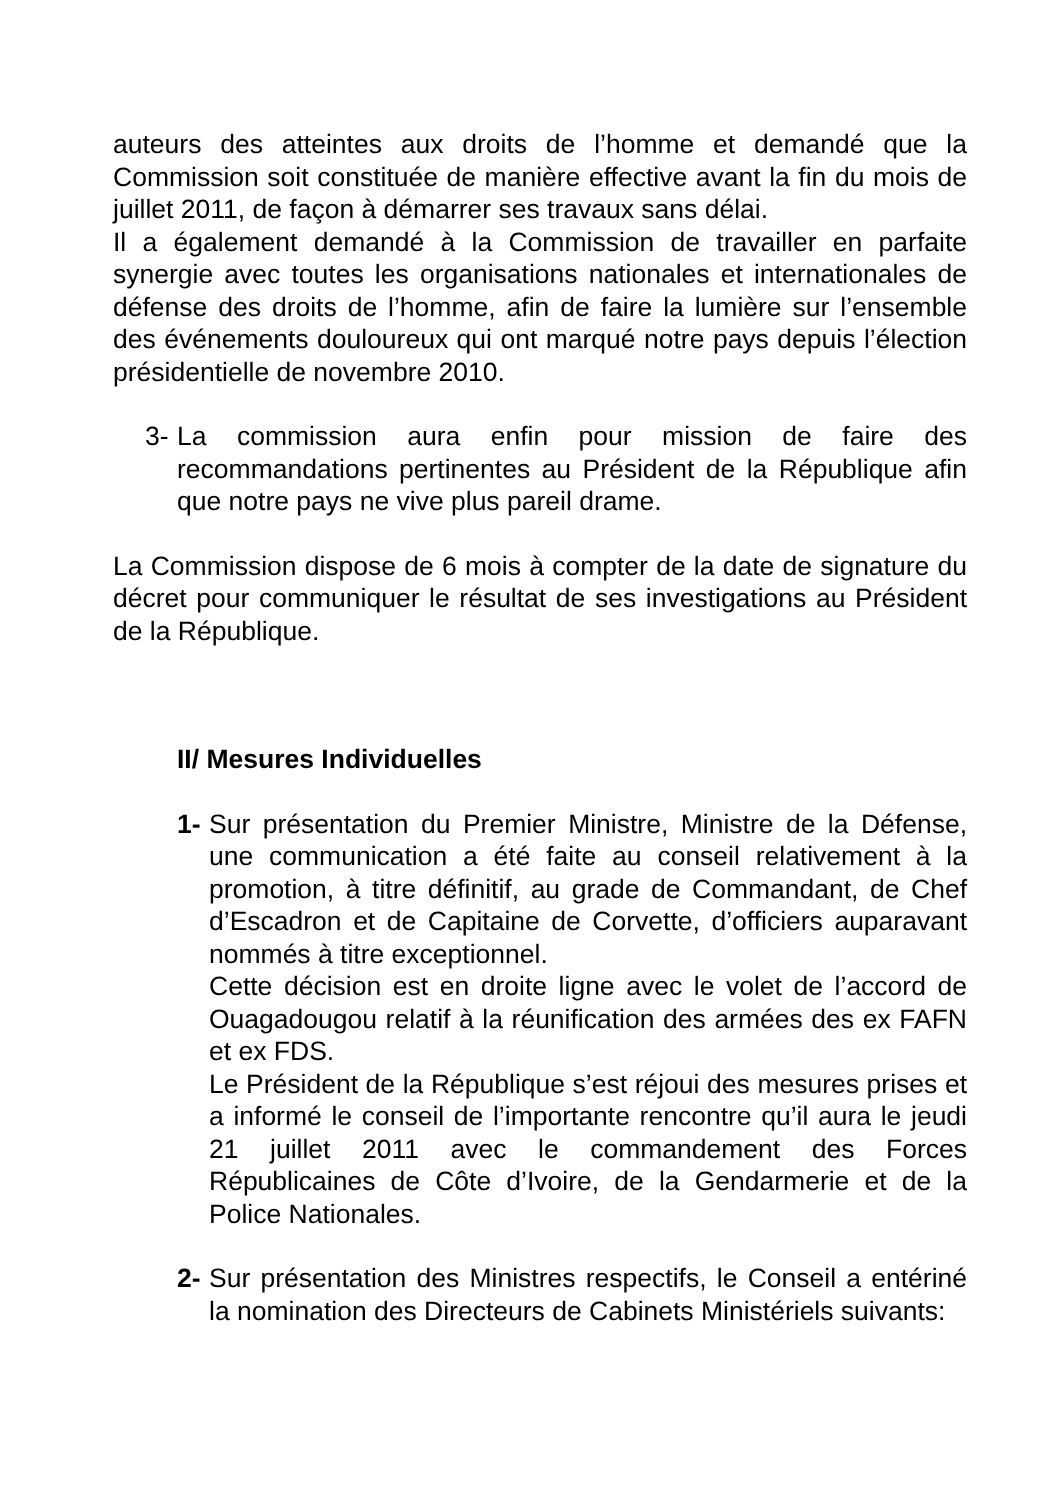auteurs des atteintes aux droits de l’homme et demandé que la Commission soit constituée de manière effective avant la fin du mois de juillet 2011, de façon à démarrer ses travaux sans délai.
Il a également demandé à la Commission de travailler en parfaite synergie avec toutes les organisations nationales et internationales de défense des droits de l’homme, afin de faire la lumière sur l’ensemble des événements douloureux qui ont marqué notre pays depuis l’élection présidentielle de novembre 2010.
3- La commission aura enfin pour mission de faire des recommandations pertinentes au Président de la République afin que notre pays ne vive plus pareil drame.
La Commission dispose de 6 mois à compter de la date de signature du décret pour communiquer le résultat de ses investigations au Président de la République.
II/ Mesures Individuelles
1- Sur présentation du Premier Ministre, Ministre de la Défense, une communication a été faite au conseil relativement à la promotion, à titre définitif, au grade de Commandant, de Chef d’Escadron et de Capitaine de Corvette, d’officiers auparavant nommés à titre exceptionnel.
Cette décision est en droite ligne avec le volet de l’accord de Ouagadougou relatif à la réunification des armées des ex FAFN et ex FDS.
Le Président de la République s’est réjoui des mesures prises et a informé le conseil de l’importante rencontre qu’il aura le jeudi 21 juillet 2011 avec le commandement des Forces Républicaines de Côte d’Ivoire, de la Gendarmerie et de la Police Nationales.
2- Sur présentation des Ministres respectifs, le Conseil a entériné la nomination des Directeurs de Cabinets Ministériels suivants: